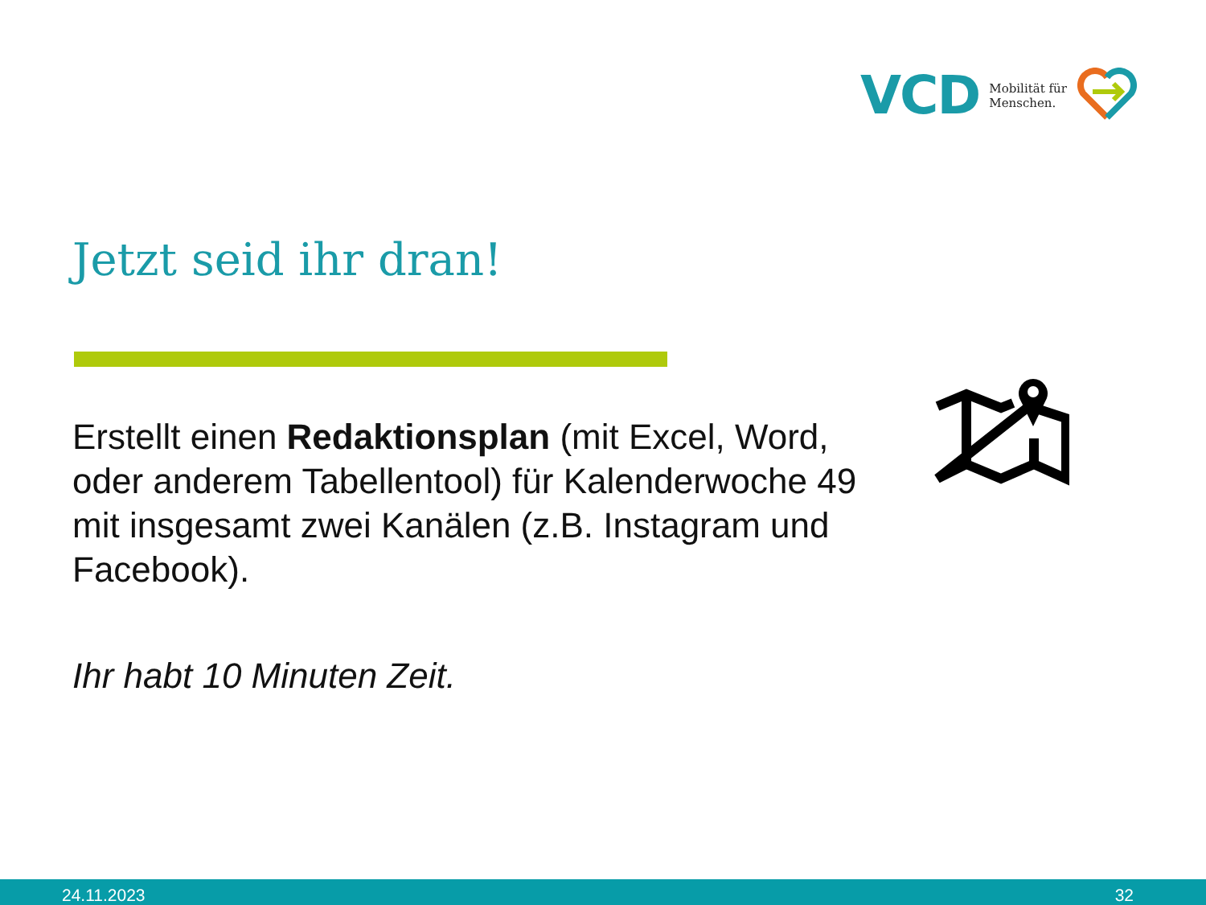VCD
Mobilität für
Menschen.
Jetzt seid ihr dran!
Erstellt einen Redaktionsplan (mit Excel, Word, oder anderem Tabellentool) für Kalenderwoche 49 mit insgesamt zwei Kanälen (z.B. Instagram und Facebook).
Ihr habt 10 Minuten Zeit.
24.11.2023 32